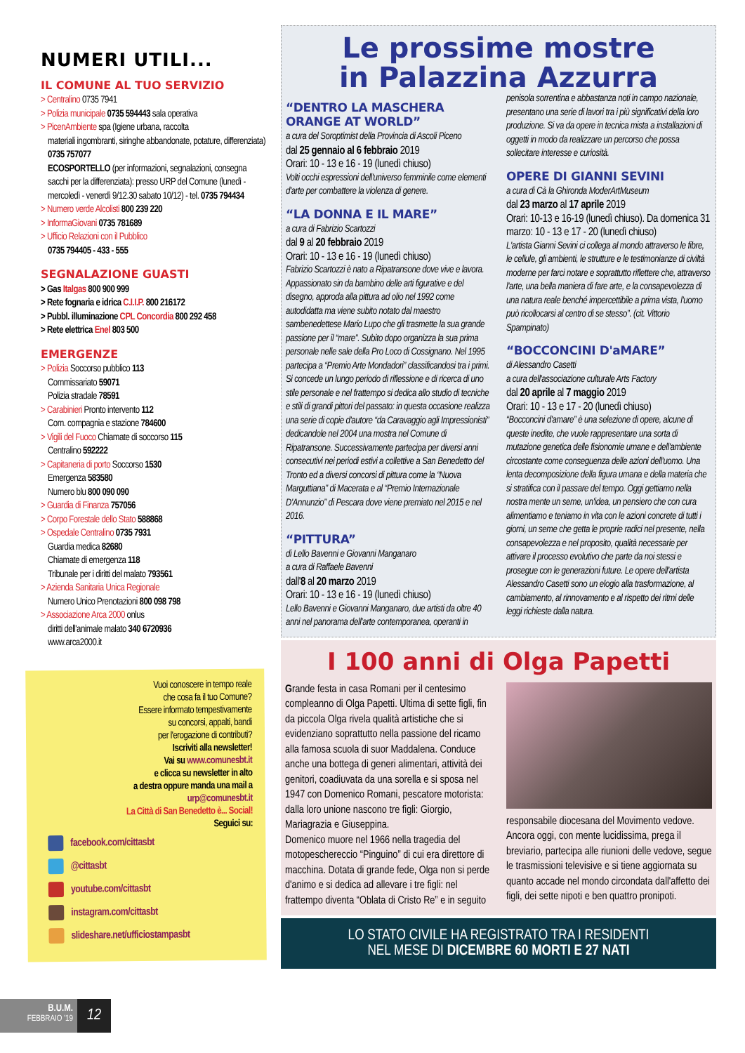NUMERI UTILI...
IL COMUNE AL TUO SERVIZIO
> Centralino 0735 7941
> Polizia municipale 0735 594443 sala operativa
> PicenAmbiente spa (Igiene urbana, raccolta
materiali ingombranti, siringhe abbandonate, potature, differenziata) 0735 757077
ECOSPORTELLO (per informazioni, segnalazioni, consegna sacchi per la differenziata): presso URP del Comune (lunedì - mercoledì - venerdì 9/12.30 sabato 10/12) - tel. 0735 794434
> Numero verde Alcolisti 800 239 220
> InformaGiovani 0735 781689
> Ufficio Relazioni con il Pubblico
0735 794405 - 433 - 555
SEGNALAZIONE GUASTI
> Gas Italgas 800 900 999
> Rete fognaria e idrica C.I.I.P. 800 216172
> Pubbl. illuminazione CPL Concordia 800 292 458
> Rete elettrica Enel 803 500
EMERGENZE
> Polizia Soccorso pubblico 113
Commissariato 59071
Polizia stradale 78591
> Carabinieri Pronto intervento 112
Com. compagnia e stazione 784600
> Vigili del Fuoco Chiamate di soccorso 115
Centralino 592222
> Capitaneria di porto Soccorso 1530
Emergenza 583580
Numero blu 800 090 090
> Guardia di Finanza 757056
> Corpo Forestale dello Stato 588868
> Ospedale Centralino 0735 7931
Guardia medica 82680
Chiamate di emergenza 118
Tribunale per i diritti del malato 793561
> Azienda Sanitaria Unica Regionale
Numero Unico Prenotazioni 800 098 798
> Associazione Arca 2000 onlus
diritti dell'animale malato 340 6720936
www.arca2000.it
Vuoi conoscere in tempo reale
che cosa fa il tuo Comune?
Essere informato tempestivamente
su concorsi, appalti, bandi
per l'erogazione di contributi?
Iscriviti alla newsletter!
Vai su www.comunesbt.it
e clicca su newsletter in alto
a destra oppure manda una mail a
urp@comunesbt.it
La Città di San Benedetto è... Social!
Seguici su:
facebook.com/cittasbt
@cittasbt
youtube.com/cittasbt
instagram.com/cittasbt
slideshare.net/ufficiostampasbt
Le prossime mostre
in Palazzina Azzurra
“DENTRO LA MASCHERA ORANGE AT WORLD”
a cura del Soroptimist della Provincia di Ascoli Piceno
dal 25 gennaio al 6 febbraio 2019
Orari: 10 - 13 e 16 - 19 (lunedì chiuso)
Volti occhi espressioni dell'universo femminile come elementi d'arte per combattere la violenza di genere.
“LA DONNA E IL MARE”
a cura di Fabrizio Scartozzi
dal 9 al 20 febbraio 2019
Orari: 10 - 13 e 16 - 19 (lunedì chiuso)
Fabrizio Scartozzi è nato a Ripatransone dove vive e lavora. Appassionato sin da bambino delle arti figurative e del disegno, approda alla pittura ad olio nel 1992 come autodidatta ma viene subito notato dal maestro sambenedettese Mario Lupo che gli trasmette la sua grande passione per il “mare”. Subito dopo organizza la sua prima personale nelle sale della Pro Loco di Cossignano. Nel 1995 partecipa a “Premio Arte Mondadori” classificandosi tra i primi. Si concede un lungo periodo di riflessione e di ricerca di uno stile personale e nel frattempo si dedica allo studio di tecniche e stili di grandi pittori del passato: in questa occasione realizza una serie di copie d'autore “da Caravaggio agli Impressionisti” dedicandole nel 2004 una mostra nel Comune di Ripatransone. Successivamente partecipa per diversi anni consecutivi nei periodi estivi a collettive a San Benedetto del Tronto ed a diversi concorsi di pittura come la “Nuova Marguttiana” di Macerata e al “Premio Internazionale D'Annunzio” di Pescara dove viene premiato nel 2015 e nel 2016.
“PITTURA”
di Lello Bavenni e Giovanni Manganaro
a cura di Raffaele Bavenni
dall'8 al 20 marzo 2019
Orari: 10 - 13 e 16 - 19 (lunedì chiuso)
Lello Bavenni e Giovanni Manganaro, due artisti da oltre 40 anni nel panorama dell'arte contemporanea, operanti in penisola sorrentina e abbastanza noti in campo nazionale, presentano una serie di lavori tra i più significativi della loro produzione. Si va da opere in tecnica mista a installazioni di oggetti in modo da realizzare un percorso che possa sollecitare interesse e curiosità.
OPERE DI GIANNI SEVINI
a cura di Cà la Ghironda ModerArtMuseum
dal 23 marzo al 17 aprile 2019
Orari: 10-13 e 16-19 (lunedì chiuso). Da domenica 31 marzo: 10 - 13 e 17 - 20 (lunedì chiuso)
L'artista Gianni Sevini ci collega al mondo attraverso le fibre, le cellule, gli ambienti, le strutture e le testimonianze di civiltà moderne per farci notare e soprattutto riflettere che, attraverso l'arte, una bella maniera di fare arte, e la consapevolezza di una natura reale benché impercettibile a prima vista, l'uomo può ricollocarsi al centro di se stesso”. (cit. Vittorio Spampinato)
“BOCCONCINI D'aMARE”
di Alessandro Casetti
a cura dell'associazione culturale Arts Factory
dal 20 aprile al 7 maggio 2019
Orari: 10 - 13 e 17 - 20 (lunedì chiuso)
“Bocconcini d'amare” è una selezione di opere, alcune di queste inedite, che vuole rappresentare una sorta di mutazione genetica delle fisionomie umane e dell'ambiente circostante come conseguenza delle azioni dell'uomo. Una lenta decomposizione della figura umana e della materia che si stratifica con il passare del tempo. Oggi gettiamo nella nostra mente un seme, un'idea, un pensiero che con cura alimentiamo e teniamo in vita con le azioni concrete di tutti i giorni, un seme che getta le proprie radici nel presente, nella consapevolezza e nel proposito, qualità necessarie per attivare il processo evolutivo che parte da noi stessi e prosegue con le generazioni future. Le opere dell'artista Alessandro Casetti sono un elogio alla trasformazione, al cambiamento, al rinnovamento e al rispetto dei ritmi delle leggi richieste dalla natura.
I 100 anni di Olga Papetti
Grande festa in casa Romani per il centesimo compleanno di Olga Papetti. Ultima di sette figli, fin da piccola Olga rivela qualità artistiche che si evidenziano soprattutto nella passione del ricamo alla famosa scuola di suor Maddalena. Conduce anche una bottega di generi alimentari, attività dei genitori, coadiuvata da una sorella e si sposa nel 1947 con Domenico Romani, pescatore motorista: dalla loro unione nascono tre figli: Giorgio, Mariagrazia e Giuseppina.
Domenico muore nel 1966 nella tragedia del motopeschereccio “Pinguino” di cui era direttore di macchina. Dotata di grande fede, Olga non si perde d'animo e si dedica ad allevare i tre figli: nel frattempo diventa “Oblata di Cristo Re” e in seguito
responsabile diocesana del Movimento vedove. Ancora oggi, con mente lucidissima, prega il breviario, partecipa alle riunioni delle vedove, segue le trasmissioni televisive e si tiene aggiornata su quanto accade nel mondo circondata dall'affetto dei figli, dei sette nipoti e ben quattro pronipoti.
LO STATO CIVILE HA REGISTRATO TRA I RESIDENTI
NEL MESE DI DICEMBRE 60 MORTI E 27 NATI
B.U.M.
FEBBRAIO '19
12